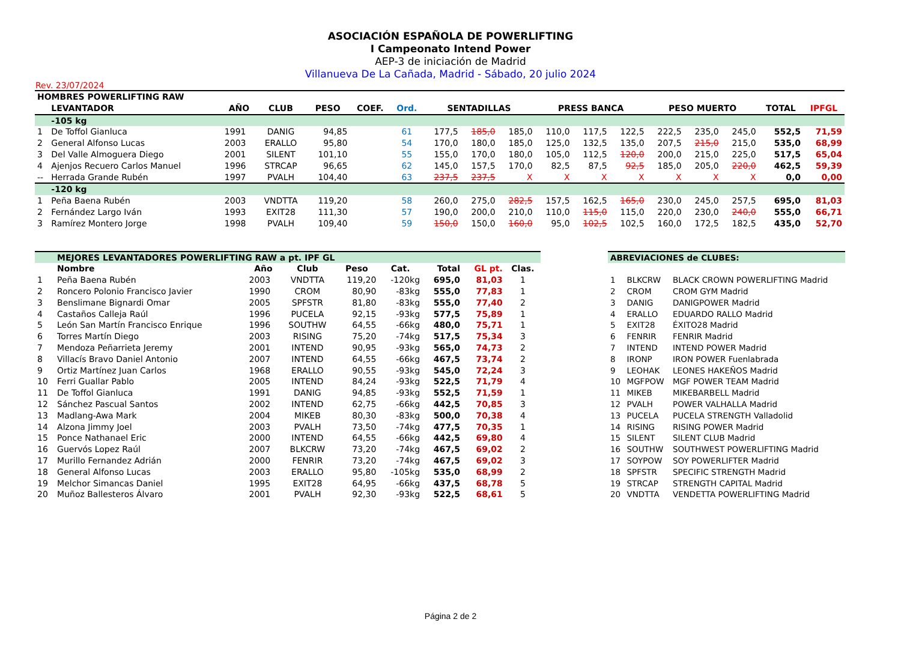ASOCIACIÓN ESPAÑOLA DE POWERLIFTING
I Campeonato Intend Power
AEP-3 de iniciación de Madrid
Villanueva De La Cañada, Madrid - Sábado, 20 julio 2024
Rev. 23/07/2024
| HOMBRES POWERLIFTING RAW | | | | | | | | | | | | | | | | | |
| --- | --- | --- | --- | --- | --- | --- | --- | --- | --- | --- | --- | --- | --- | --- | --- | --- | --- |
| | LEVANTADOR | AÑO | CLUB | PESO | COEF. | Ord. | SENTADILLAS | | | PRESS BANCA | | | PESO MUERTO | | | TOTAL | IPFGL |
| | -105 kg | | | | | | | | | | | | | | | | |
| 1 | De Toffol Gianluca | 1991 | DANIG | 94,85 | | 61 | 177,5 | 185,0 | 185,0 | 110,0 | 117,5 | 122,5 | 222,5 | 235,0 | 245,0 | 552,5 | 71,59 |
| 2 | General Alfonso Lucas | 2003 | ERALLO | 95,80 | | 54 | 170,0 | 180,0 | 185,0 | 125,0 | 132,5 | 135,0 | 207,5 | 215,0 | 215,0 | 535,0 | 68,99 |
| 3 | Del Valle Almoguera Diego | 2001 | SILENT | 101,10 | | 55 | 155,0 | 170,0 | 180,0 | 105,0 | 112,5 | 120,0 | 200,0 | 215,0 | 225,0 | 517,5 | 65,04 |
| 4 | Ajenjos Recuero Carlos Manuel | 1996 | STRCAP | 96,65 | | 62 | 145,0 | 157,5 | 170,0 | 82,5 | 87,5 | 92,5 | 185,0 | 205,0 | 220,0 | 462,5 | 59,39 |
| -- | Herrada Grande Rubén | 1997 | PVALH | 104,40 | | 63 | 237,5 | 237,5 | X | X | X | X | X | X | X | 0,0 | 0,00 |
| | -120 kg | | | | | | | | | | | | | | | | |
| 1 | Peña Baena Rubén | 2003 | VNDTTA | 119,20 | | 58 | 260,0 | 275,0 | 282,5 | 157,5 | 162,5 | 165,0 | 230,0 | 245,0 | 257,5 | 695,0 | 81,03 |
| 2 | Fernández Largo Iván | 1993 | EXIT28 | 111,30 | | 57 | 190,0 | 200,0 | 210,0 | 110,0 | 115,0 | 115,0 | 220,0 | 230,0 | 240,0 | 555,0 | 66,71 |
| 3 | Ramírez Montero Jorge | 1998 | PVALH | 109,40 | | 59 | 150,0 | 150,0 | 160,0 | 95,0 | 102,5 | 102,5 | 160,0 | 172,5 | 182,5 | 435,0 | 52,70 |
| | MEJORES LEVANTADORES POWERLIFTING RAW a pt. IPF GL | | | | | | | |
| --- | --- | --- | --- | --- | --- | --- | --- | --- |
| | Nombre | Año | Club | Peso | Cat. | Total | GL pt. | Clas. |
| 1 | Peña Baena Rubén | 2003 | VNDTTA | 119,20 | -120kg | 695,0 | 81,03 | 1 |
| 2 | Roncero Polonio Francisco Javier | 1990 | CROM | 80,90 | -83kg | 555,0 | 77,83 | 1 |
| 3 | Benslimane Bignardi Omar | 2005 | SPFSTR | 81,80 | -83kg | 555,0 | 77,40 | 2 |
| 4 | Castaños Calleja Raúl | 1996 | PUCELA | 92,15 | -93kg | 577,5 | 75,89 | 1 |
| 5 | León San Martín Francisco Enrique | 1996 | SOUTHW | 64,55 | -66kg | 480,0 | 75,71 | 1 |
| 6 | Torres Martín Diego | 2003 | RISING | 75,20 | -74kg | 517,5 | 75,34 | 3 |
| 7 | Mendoza Peñarrieta Jeremy | 2001 | INTEND | 90,95 | -93kg | 565,0 | 74,73 | 2 |
| 8 | Villacís Bravo Daniel Antonio | 2007 | INTEND | 64,55 | -66kg | 467,5 | 73,74 | 2 |
| 9 | Ortiz Martínez Juan Carlos | 1968 | ERALLO | 90,55 | -93kg | 545,0 | 72,24 | 3 |
| 10 | Ferri Guallar Pablo | 2005 | INTEND | 84,24 | -93kg | 522,5 | 71,79 | 4 |
| 11 | De Toffol Gianluca | 1991 | DANIG | 94,85 | -93kg | 552,5 | 71,59 | 1 |
| 12 | Sánchez Pascual Santos | 2002 | INTEND | 62,75 | -66kg | 442,5 | 70,85 | 3 |
| 13 | Madlang-Awa Mark | 2004 | MIKEB | 80,30 | -83kg | 500,0 | 70,38 | 4 |
| 14 | Alzona Jimmy Joel | 2003 | PVALH | 73,50 | -74kg | 477,5 | 70,35 | 1 |
| 15 | Ponce Nathanael Eric | 2000 | INTEND | 64,55 | -66kg | 442,5 | 69,80 | 4 |
| 16 | Guervós Lopez Raúl | 2007 | BLKCRW | 73,20 | -74kg | 467,5 | 69,02 | 2 |
| 17 | Murillo Fernandez Adrián | 2000 | FENRIR | 73,20 | -74kg | 467,5 | 69,02 | 3 |
| 18 | General Alfonso Lucas | 2003 | ERALLO | 95,80 | -105kg | 535,0 | 68,99 | 2 |
| 19 | Melchor Simancas Daniel | 1995 | EXIT28 | 64,95 | -66kg | 437,5 | 68,78 | 5 |
| 20 | Muñoz Ballesteros Álvaro | 2001 | PVALH | 92,30 | -93kg | 522,5 | 68,61 | 5 |
| ABREVIACIONES de CLUBES: | | |
| --- | --- | --- |
| 1 | BLKCRW | BLACK CROWN POWERLIFTING Madrid |
| 2 | CROM | CROM GYM Madrid |
| 3 | DANIG | DANIGPOWER Madrid |
| 4 | ERALLO | EDUARDO RALLO Madrid |
| 5 | EXIT28 | ÉXITO28 Madrid |
| 6 | FENRIR | FENRIR Madrid |
| 7 | INTEND | INTEND POWER Madrid |
| 8 | IRONP | IRON POWER Fuenlabrada |
| 9 | LEOHAK | LEONES HAKEÑOS Madrid |
| 10 | MGFPOW | MGF POWER TEAM Madrid |
| 11 | MIKEB | MIKEBARBELL Madrid |
| 12 | PVALH | POWER VALHALLA Madrid |
| 13 | PUCELA | PUCELA STRENGTH Valladolid |
| 14 | RISING | RISING POWER Madrid |
| 15 | SILENT | SILENT CLUB Madrid |
| 16 | SOUTHW | SOUTHWEST POWERLIFTING Madrid |
| 17 | SOYPOW | SOY POWERLIFTER Madrid |
| 18 | SPFSTR | SPECIFIC STRENGTH Madrid |
| 19 | STRCAP | STRENGTH CAPITAL Madrid |
| 20 | VNDTTA | VENDETTA POWERLIFTING Madrid |
Página 2 de 2